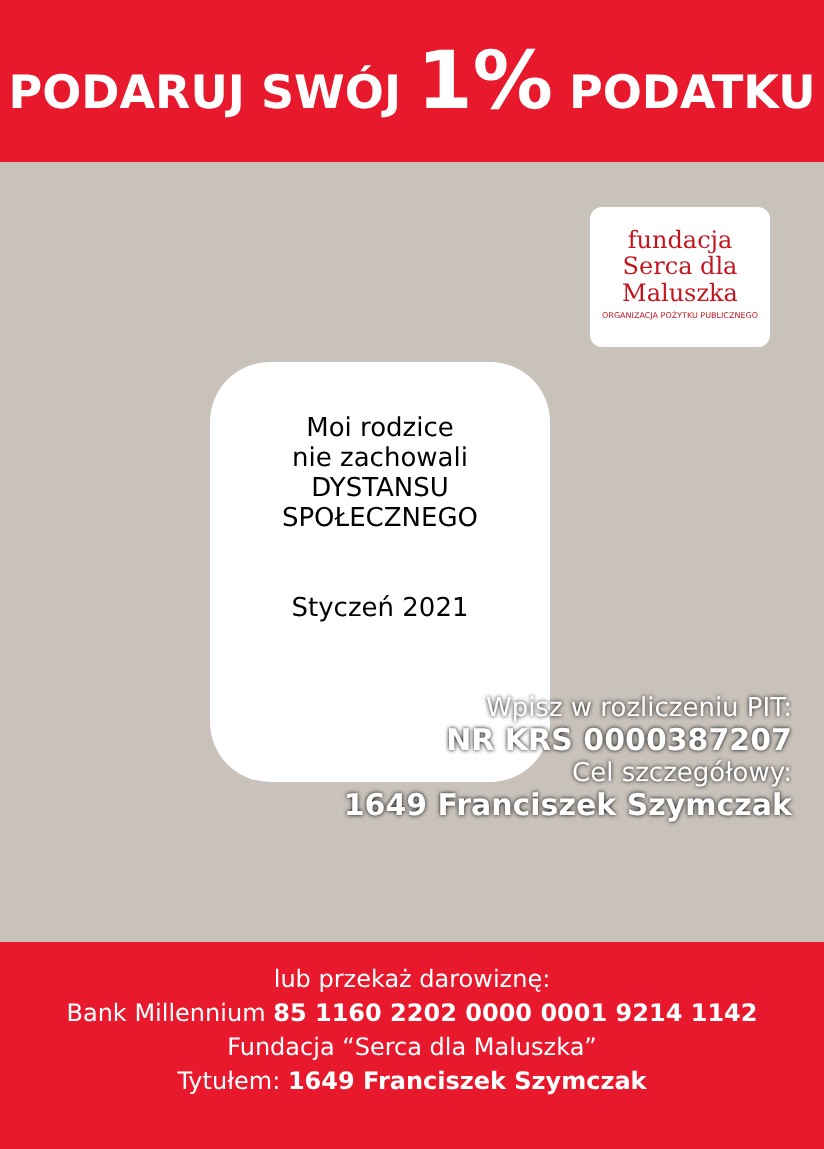PODARUJ SWÓJ 1% PODATKU
fundacja
Serca dla
Maluszka
ORGANIZACJA POŻYTKU PUBLICZNEGO
Moi rodzice
nie zachowali
DYSTANSU
SPOŁECZNEGO
Styczeń 2021
Wpisz w rozliczeniu PIT:
NR KRS 0000387207
Cel szczegółowy:
1649 Franciszek Szymczak
lub przekaż darowiznę:
Bank Millennium 85 1160 2202 0000 0001 9214 1142
Fundacja “Serca dla Maluszka”
Tytułem: 1649 Franciszek Szymczak